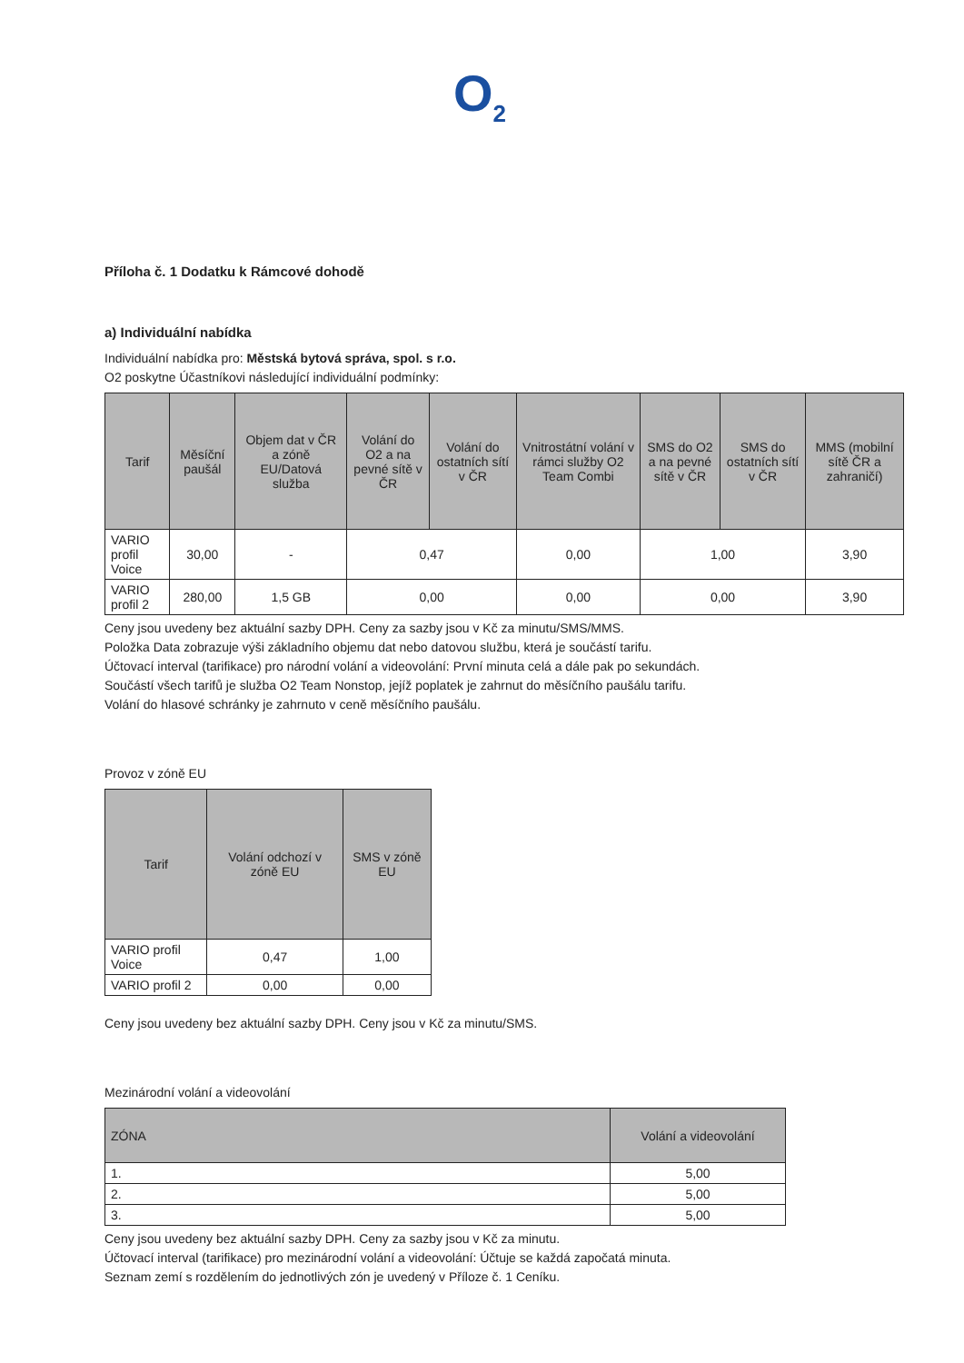O<sub>2</sub>
Příloha č. 1 Dodatku k Rámcové dohodě
a) Individuální nabídka
Individuální nabídka pro: Městská bytová správa, spol. s r.o.
O2 poskytne Účastníkovi následující individuální podmínky:
| Tarif | Měsíční paušál | Objem dat v ČR a zóně EU/Datová služba | Volání do O2 a na pevné sítě v ČR | Volání do ostatních sítí v ČR | Vnitrostátní volání v rámci služby O2 Team Combi | SMS do O2 a na pevné sítě v ČR | SMS do ostatních sítí v ČR | MMS (mobilní sítě ČR a zahraničí) |
| --- | --- | --- | --- | --- | --- | --- | --- | --- |
| VARIO profil Voice | 30,00 | - | 0,47 | | 0,00 | 1,00 | | 3,90 |
| VARIO profil 2 | 280,00 | 1,5 GB | 0,00 | | 0,00 | 0,00 | | 3,90 |
Ceny jsou uvedeny bez aktuální sazby DPH. Ceny za sazby jsou v Kč za minutu/SMS/MMS.
Položka Data zobrazuje výši základního objemu dat nebo datovou službu, která je součástí tarifu.
Účtovací interval (tarifikace) pro národní volání a videovolání: První minuta celá a dále pak po sekundách.
Součástí všech tarifů je služba O2 Team Nonstop, jejíž poplatek je zahrnut do měsíčního paušálu tarifu.
Volání do hlasové schránky je zahrnuto v ceně měsíčního paušálu.
Provoz v zóně EU
| Tarif | Volání odchozí v zóně EU | SMS v zóně EU |
| --- | --- | --- |
| VARIO profil Voice | 0,47 | 1,00 |
| VARIO profil 2 | 0,00 | 0,00 |
Ceny jsou uvedeny bez aktuální sazby DPH. Ceny jsou v Kč za minutu/SMS.
Mezinárodní volání a videovolání
| ZÓNA | Volání a videovolání |
| --- | --- |
| 1. | 5,00 |
| 2. | 5,00 |
| 3. | 5,00 |
Ceny jsou uvedeny bez aktuální sazby DPH. Ceny za sazby jsou v Kč za minutu.
Účtovací interval (tarifikace) pro mezinárodní volání a videovolání: Účtuje se každá započatá minuta.
Seznam zemí s rozdělením do jednotlivých zón je uvedený v Příloze č. 1 Ceníku.